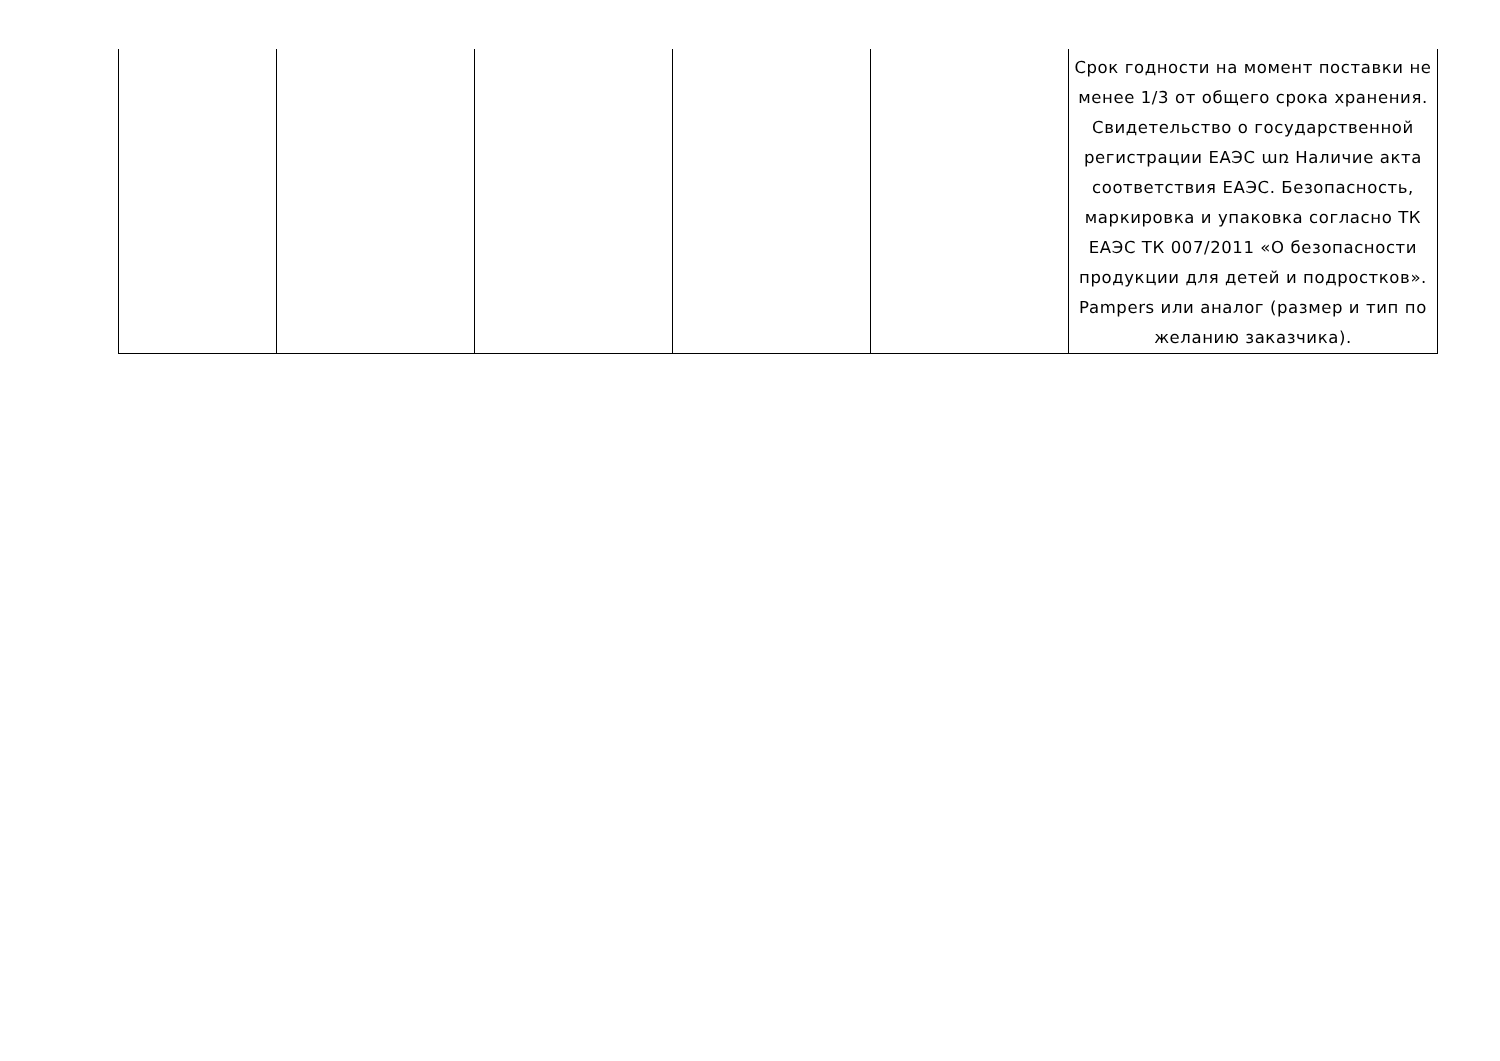| | | | | | Срок годности на момент поставки не менее 1/3 от общего срока хранения. Свидетельство о государственной регистрации ЕАЭС առ Наличие акта соответствия ЕАЭС. Безопасность, маркировка и упаковка согласно ТК ЕАЭС ТК 007/2011 «О безопасности продукции для детей и подростков». Pampers или аналог (размер и тип по желанию заказчика). |